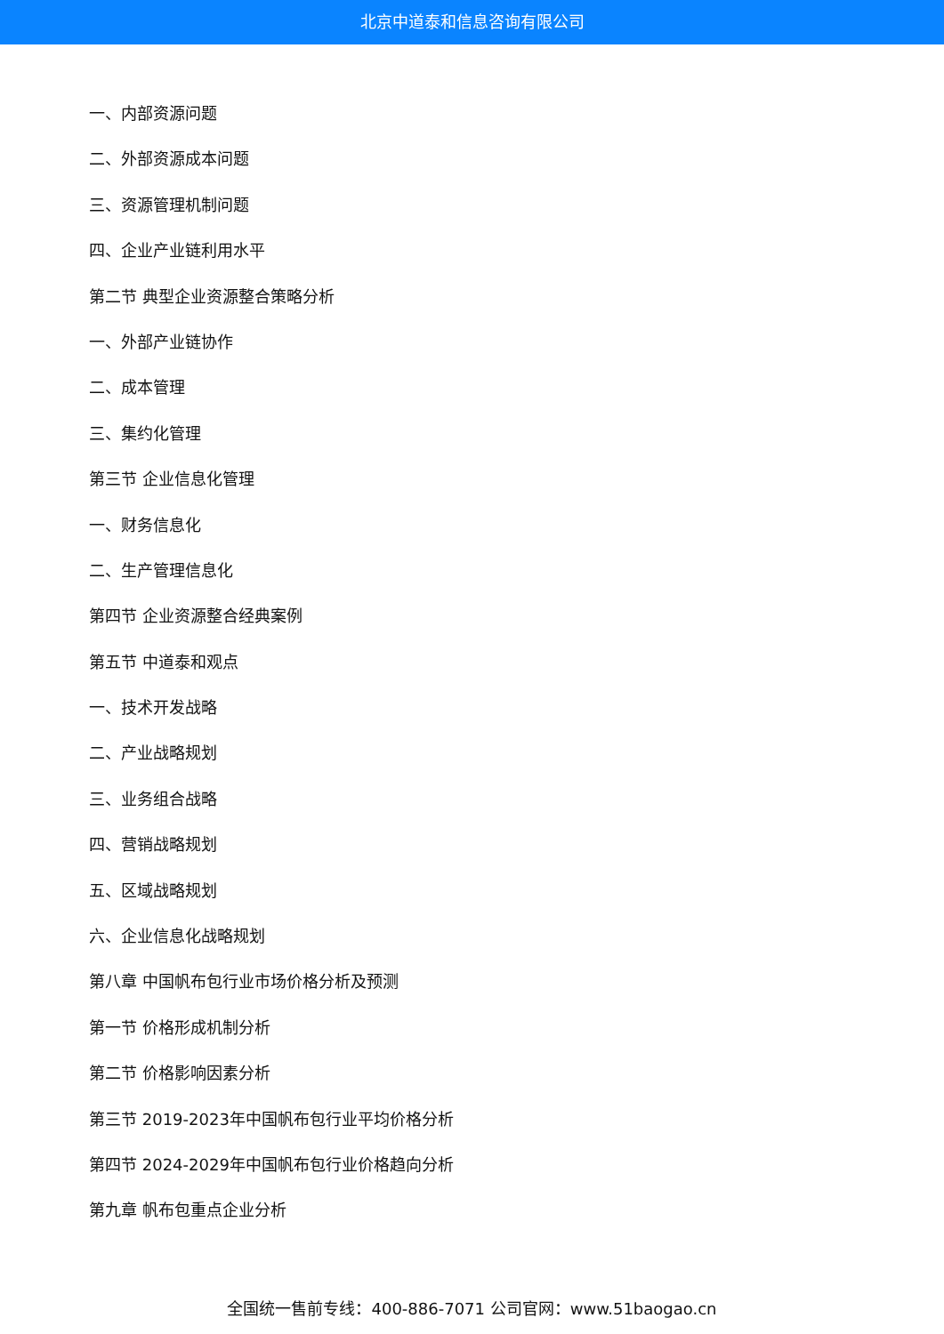北京中道泰和信息咨询有限公司
一、内部资源问题
二、外部资源成本问题
三、资源管理机制问题
四、企业产业链利用水平
第二节 典型企业资源整合策略分析
一、外部产业链协作
二、成本管理
三、集约化管理
第三节 企业信息化管理
一、财务信息化
二、生产管理信息化
第四节 企业资源整合经典案例
第五节 中道泰和观点
一、技术开发战略
二、产业战略规划
三、业务组合战略
四、营销战略规划
五、区域战略规划
六、企业信息化战略规划
第八章 中国帆布包行业市场价格分析及预测
第一节 价格形成机制分析
第二节 价格影响因素分析
第三节 2019-2023年中国帆布包行业平均价格分析
第四节 2024-2029年中国帆布包行业价格趋向分析
第九章 帆布包重点企业分析
全国统一售前专线：400-886-7071 公司官网：www.51baogao.cn